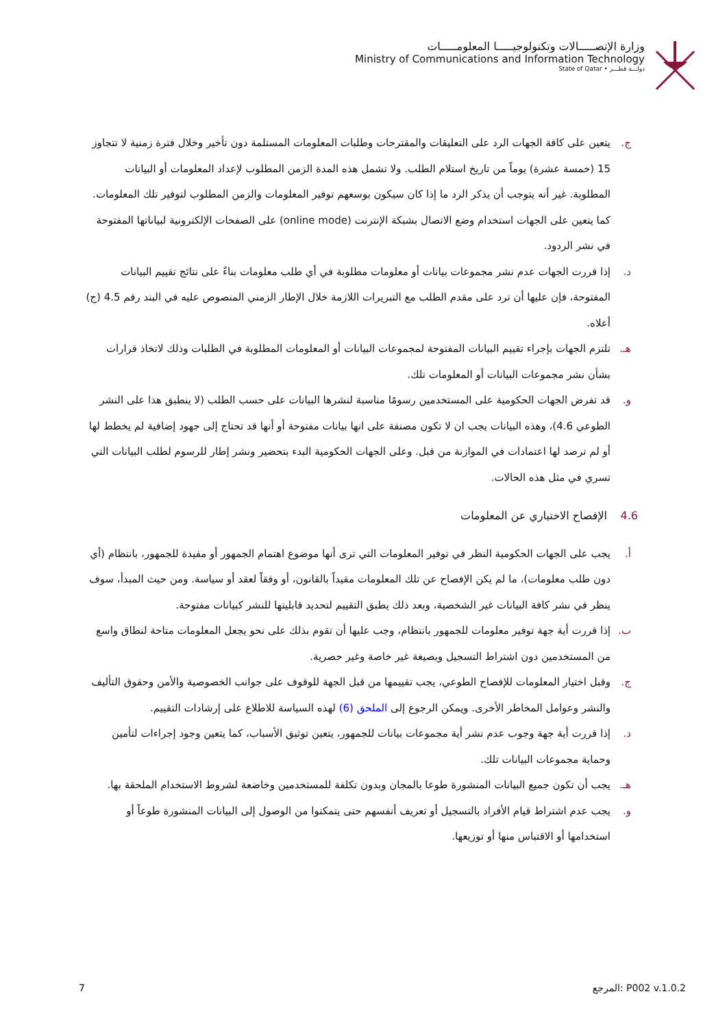وزارة الإتصـــــالات وتكنولوجيـــــا المعلومـــــات
Ministry of Communications and Information Technology
دولـــة قطـــر • State of Qatar
ج. يتعين على كافة الجهات الرد على التعليقات والمقترحات وطلبات المعلومات المستلمة دون تأخير وخلال فترة زمنية لا تتجاوز 15 (خمسة عشرة) يوماً من تاريخ استلام الطلب. ولا تشمل هذه المدة الزمن المطلوب لإعداد المعلومات أو البيانات المطلوبة. غير أنه يتوجب أن يذكر الرد ما إذا كان سيكون بوسعهم توفير المعلومات والزمن المطلوب لتوفير تلك المعلومات. كما يتعين على الجهات استخدام وضع الاتصال بشبكة الإنترنت (online mode) على الصفحات الإلكترونية لبياناتها المفتوحة في نشر الردود.
د. إذا قررت الجهات عدم نشر مجموعات بيانات أو معلومات مطلوبة في أي طلب معلومات بناءً على نتائج تقييم البيانات المفتوحة، فإن عليها أن ترد على مقدم الطلب مع التبريرات اللازمة خلال الإطار الزمني المنصوص عليه في البند رقم 4.5 (ج) أعلاه.
هـ. تلتزم الجهات بإجراء تقييم البيانات المفتوحة لمجموعات البيانات أو المعلومات المطلوبة في الطلبات وذلك لاتخاذ قرارات بشأن نشر مجموعات البيانات أو المعلومات تلك.
و. قد تفرض الجهات الحكومية على المستخدمين رسومًا مناسبة لنشرها البيانات على حسب الطلب (لا ينطبق هذا على النشر الطوعي 4.6)، وهذه البيانات يجب ان لا تكون مصنفة على انها بيانات مفتوحة أو أنها قد تحتاج إلى جهود إضافية لم يخطط لها أو لم ترصد لها اعتمادات في الموازنة من قبل. وعلى الجهات الحكومية البدء بتحضير ونشر إطار للرسوم لطلب البيانات التي تسري في مثل هذه الحالات.
4.6 الإفصاح الاختياري عن المعلومات
أ. يجب على الجهات الحكومية النظر في توفير المعلومات التي ترى أنها موضوع اهتمام الجمهور أو مفيدة للجمهور، بانتظام (أي دون طلب معلومات)، ما لم يكن الإفصاح عن تلك المعلومات مقيداً بالقانون، أو وفقاً لعقد أو سياسة. ومن حيث المبدأ، سوف ينظر في نشر كافة البيانات غير الشخصية، وبعد ذلك يطبق التقييم لتحديد قابليتها للنشر كبيانات مفتوحة.
ب. إذا قررت أية جهة توفير معلومات للجمهور بانتظام، وجب عليها أن تقوم بذلك على نحو يجعل المعلومات متاحة لنطاق واسع من المستخدمين دون اشتراط التسجيل وبصيغة غير خاصة وغير حصرية.
ج. وقبل اختيار المعلومات للإفصاح الطوعي، يجب تقييمها من قبل الجهة للوقوف على جوانب الخصوصية والأمن وحقوق التأليف والنشر وعوامل المخاطر الأخرى. ويمكن الرجوع إلى الملحق (6) لهذه السياسة للاطلاع على إرشادات التقييم.
د. إذا قررت أية جهة وجوب عدم نشر أية مجموعات بيانات للجمهور، يتعين توثيق الأسباب، كما يتعين وجود إجراءات لتأمين وحماية مجموعات البيانات تلك.
هـ. يجب أن تكون جميع البيانات المنشورة طوعا بالمجان وبدون تكلفة للمستخدمين وخاضعة لشروط الاستخدام الملحقة بها.
و. يجب عدم اشتراط قيام الأفراد بالتسجيل أو تعريف أنفسهم حتى يتمكنوا من الوصول إلى البيانات المنشورة طوعاً أو استخدامها أو الاقتباس منها أو توزيعها.
7 المرجع: P002 v.1.0.2